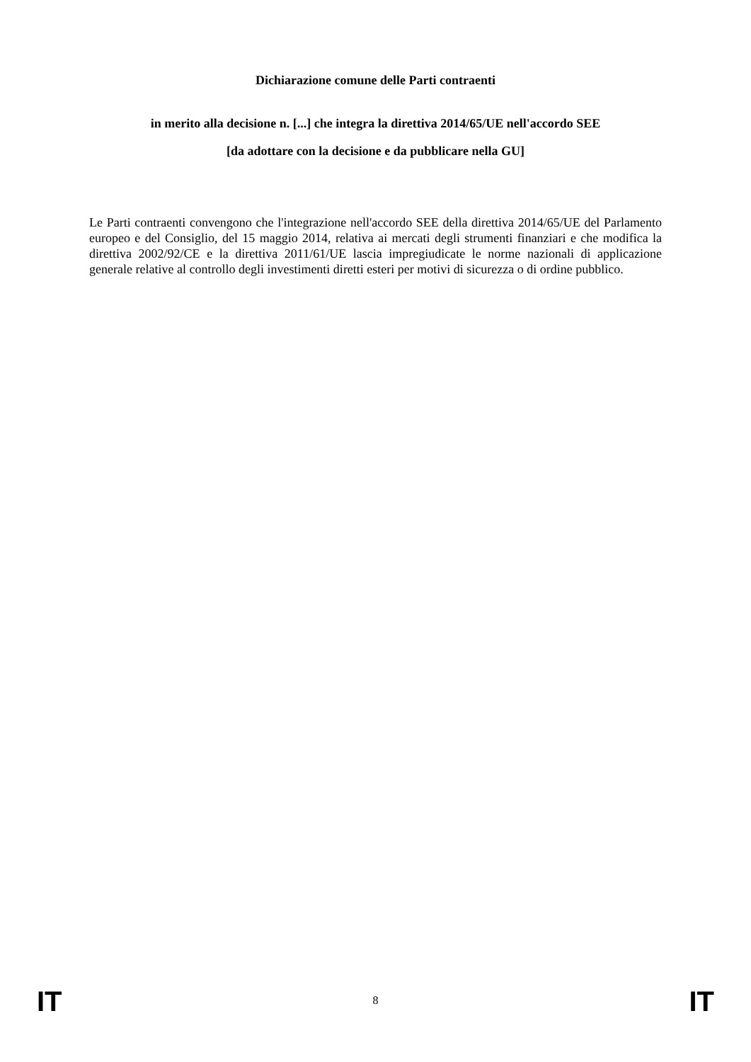Dichiarazione comune delle Parti contraenti
in merito alla decisione n. [...] che integra la direttiva 2014/65/UE nell'accordo SEE
[da adottare con la decisione e da pubblicare nella GU]
Le Parti contraenti convengono che l'integrazione nell'accordo SEE della direttiva 2014/65/UE del Parlamento europeo e del Consiglio, del 15 maggio 2014, relativa ai mercati degli strumenti finanziari e che modifica la direttiva 2002/92/CE e la direttiva 2011/61/UE lascia impregiudicate le norme nazionali di applicazione generale relative al controllo degli investimenti diretti esteri per motivi di sicurezza o di ordine pubblico.
IT 8 IT